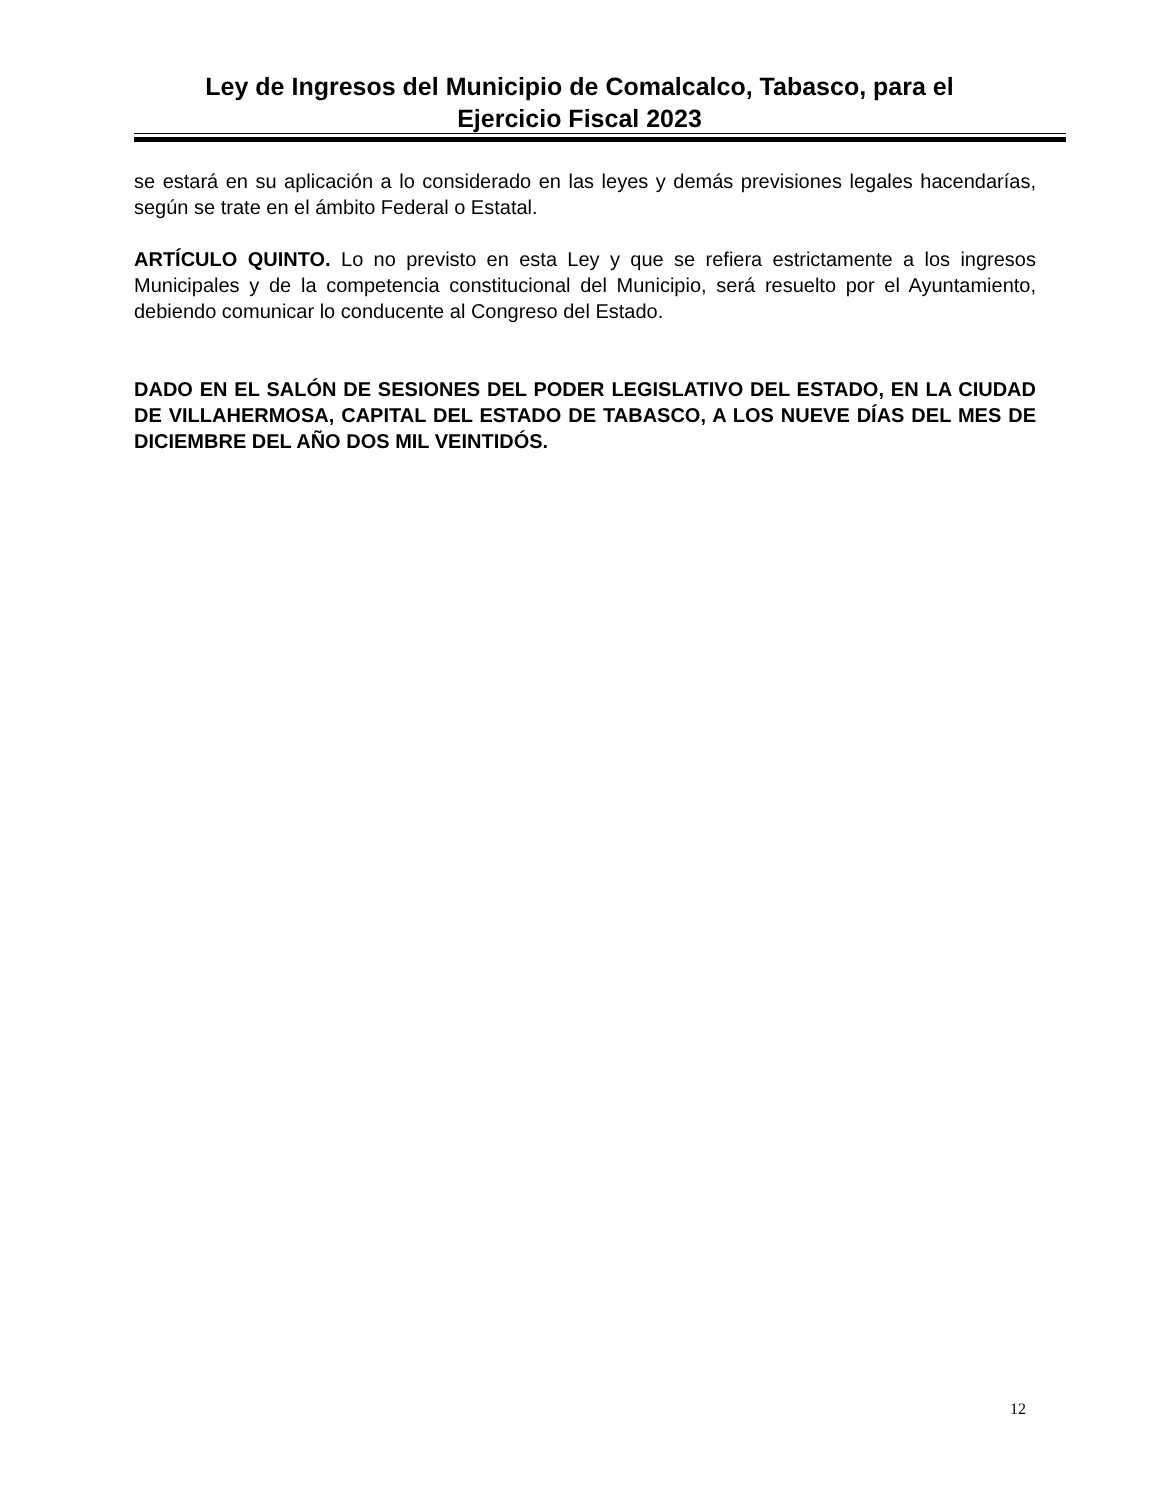Ley de Ingresos del Municipio de Comalcalco, Tabasco, para el
Ejercicio Fiscal 2023
se estará en su aplicación a lo considerado en las leyes y demás previsiones legales hacendarías, según se trate en el ámbito Federal o Estatal.
ARTÍCULO QUINTO. Lo no previsto en esta Ley y que se refiera estrictamente a los ingresos Municipales y de la competencia constitucional del Municipio, será resuelto por el Ayuntamiento, debiendo comunicar lo conducente al Congreso del Estado.
DADO EN EL SALÓN DE SESIONES DEL PODER LEGISLATIVO DEL ESTADO, EN LA CIUDAD DE VILLAHERMOSA, CAPITAL DEL ESTADO DE TABASCO, A LOS NUEVE DÍAS DEL MES DE DICIEMBRE DEL AÑO DOS MIL VEINTIDÓS.
12